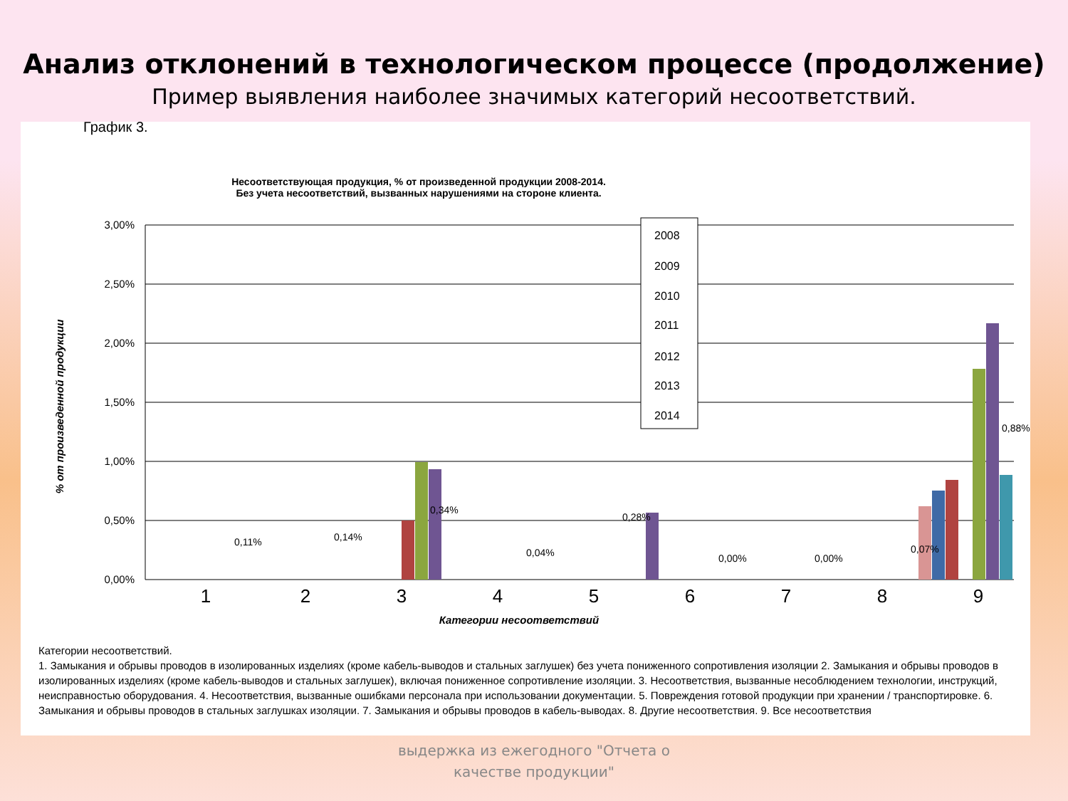Анализ отклонений в технологическом процессе (продолжение)
Пример выявления наиболее значимых категорий несоответствий.
График 3.
Несоответствующая продукция, % от произведенной продукции 2008-2014.
Без учета несоответствий, вызванных нарушениями на стороне клиента.
3,00%
2,50%
2,00%
1,50%
1,00%
0,50%
0,00%
1
2
3
4
5
6
7
8
9
Категории несоответствий
% от произведенной продукции
0,11%
0,14%
0,34%
0,04%
0,28%
0,00%
0,00%
0,07%
0,88%
2008
2009
2010
2011
2012
2013
2014
Категории несоответствий.
1. Замыкания и обрывы проводов в изолированных изделиях (кроме кабель-выводов и стальных заглушек) без учета пониженного сопротивления изоляции 2. Замыкания и обрывы проводов в изолированных изделиях (кроме кабель-выводов и стальных заглушек), включая пониженное сопротивление изоляции. 3. Несоответствия, вызванные несоблюдением технологии, инструкций, неисправностью оборудования. 4. Несоответствия, вызванные ошибками персонала при использовании документации. 5. Повреждения готовой продукции при хранении / транспортировке. 6. Замыкания и обрывы проводов в стальных заглушках изоляции. 7. Замыкания и обрывы проводов в кабель-выводах. 8. Другие несоответствия. 9. Все несоответствия
выдержка из ежегодного "Отчета о
качестве продукции"